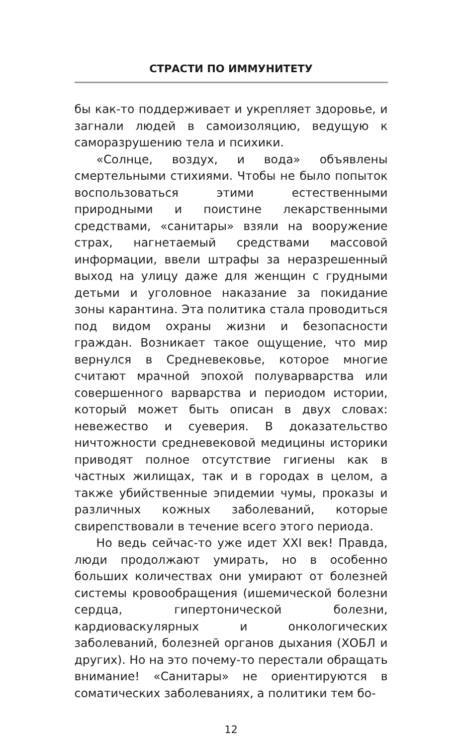СТРАСТИ ПО ИММУНИТЕТУ
бы как-то поддерживает и укрепляет здоровье, и загнали людей в самоизоляцию, ведущую к саморазрушению тела и психики.
«Солнце, воздух, и вода» объявлены смертельными стихиями. Чтобы не было попыток воспользоваться этими естественными природными и поистине лекарственными средствами, «санитары» взяли на вооружение страх, нагнетаемый средствами массовой информации, ввели штрафы за неразрешенный выход на улицу даже для женщин с грудными детьми и уголовное наказание за покидание зоны карантина. Эта политика стала проводиться под видом охраны жизни и безопасности граждан. Возникает такое ощущение, что мир вернулся в Средневековье, которое многие считают мрачной эпохой полуварварства или совершенного варварства и периодом истории, который может быть описан в двух словах: невежество и суеверия. В доказательство ничтожности средневековой медицины историки приводят полное отсутствие гигиены как в частных жилищах, так и в городах в целом, а также убийственные эпидемии чумы, проказы и различных кожных заболеваний, которые свирепствовали в течение всего этого периода.
Но ведь сейчас-то уже идет XXI век! Правда, люди продолжают умирать, но в особенно больших количествах они умирают от болезней системы кровообращения (ишемической болезни сердца, гипертонической болезни, кардиоваскулярных и онкологических заболеваний, болезней органов дыхания (ХОБЛ и других). Но на это почему-то перестали обращать внимание! «Санитары» не ориентируются в соматических заболеваниях, а политики тем бо-
12